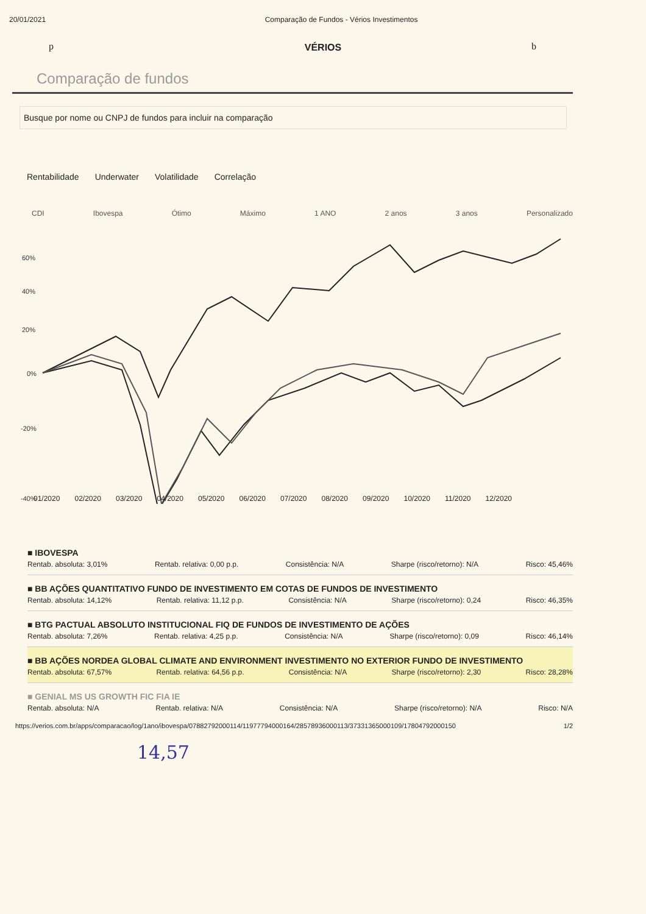20/01/2021 Comparação de Fundos - Vérios Investimentos
VÉRIOS
p b
Comparação de fundos
Busque por nome ou CNPJ de fundos para incluir na comparação
Rentabilidade Underwater Volatilidade Correlação
CDI Ibovespa Ótimo Máximo 1 ANO 2 anos 3 anos Personalizado
60%
40%
20%
0%
-20%
-40%
01/2020 02/2020 03/2020 04/2020 05/2020 06/2020 07/2020 08/2020 09/2020 10/2020 11/2020 12/2020
■ IBOVESPA
Rentab. absoluta: 3,01% Rentab. relativa: 0,00 p.p. Consistência: N/A Sharpe (risco/retorno): N/A Risco: 45,46%
■ BB AÇÕES QUANTITATIVO FUNDO DE INVESTIMENTO EM COTAS DE FUNDOS DE INVESTIMENTO
Rentab. absoluta: 14,12% Rentab. relativa: 11,12 p.p. Consistência: N/A Sharpe (risco/retorno): 0,24 Risco: 46,35%
■ BTG PACTUAL ABSOLUTO INSTITUCIONAL FIQ DE FUNDOS DE INVESTIMENTO DE AÇÕES
Rentab. absoluta: 7,26% Rentab. relativa: 4,25 p.p. Consistência: N/A Sharpe (risco/retorno): 0,09 Risco: 46,14%
■ BB AÇÕES NORDEA GLOBAL CLIMATE AND ENVIRONMENT INVESTIMENTO NO EXTERIOR FUNDO DE INVESTIMENTO
Rentab. absoluta: 67,57% Rentab. relativa: 64,56 p.p. Consistência: N/A Sharpe (risco/retorno): 2,30 Risco: 28,28%
■ GENIAL MS US GROWTH FIC FIA IE
Rentab. absoluta: N/A Rentab. relativa: N/A Consistência: N/A Sharpe (risco/retorno): N/A Risco: N/A
https://verios.com.br/apps/comparacao/log/1ano/ibovespa/07882792000114/11977794000164/28578936000113/37331365000109/17804792000150 1/2
14,57